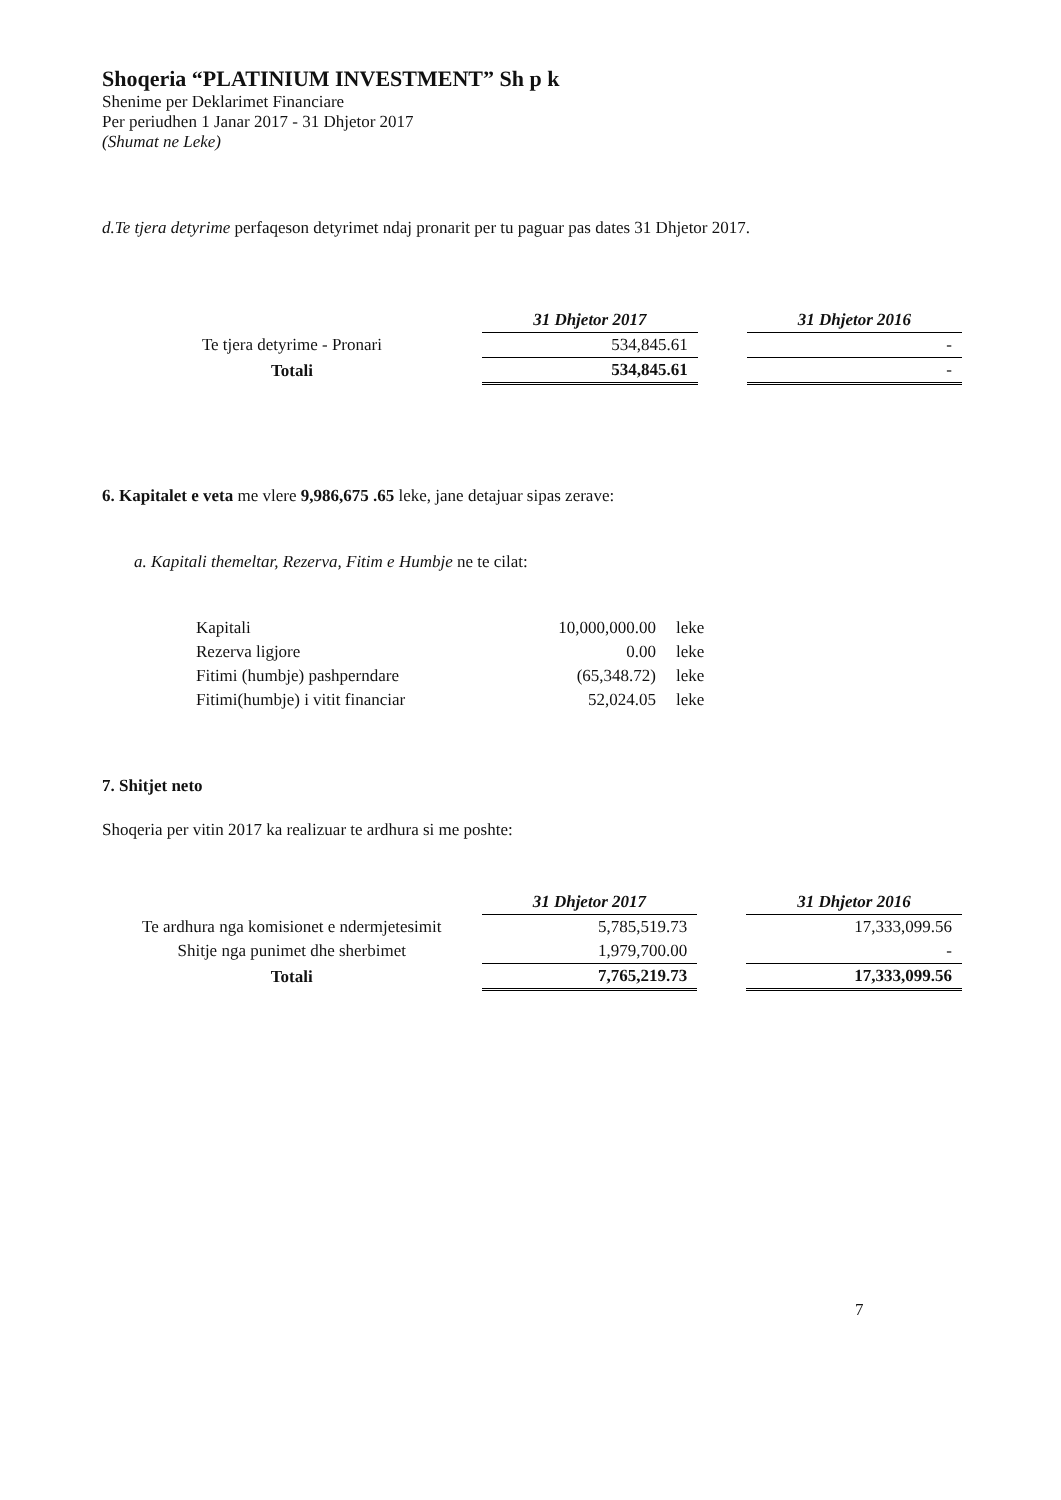Shoqeria “PLATINIUM INVESTMENT” Sh p k
Shenime per Deklarimet Financiare
Per periudhen 1 Janar 2017 - 31 Dhjetor 2017
(Shumat ne Leke)
d.Te tjera detyrime perfaqeson detyrimet ndaj pronarit per tu paguar pas dates 31 Dhjetor 2017.
| | 31 Dhjetor 2017 | | 31 Dhjetor 2016 |
| --- | --- | --- | --- |
| Te tjera detyrime - Pronari | 534,845.61 | | - |
| Totali | 534,845.61 | | - |
6. Kapitalet e veta me vlere 9,986,675 .65 leke, jane detajuar sipas zerave:
a. Kapitali themeltar, Rezerva, Fitim e Humbje ne te cilat:
| Kapitali | 10,000,000.00 | leke |
| Rezerva ligjore | 0.00 | leke |
| Fitimi (humbje) pashperndare | (65,348.72) | leke |
| Fitimi(humbje) i vitit financiar | 52,024.05 | leke |
7. Shitjet neto
Shoqeria per vitin 2017 ka realizuar te ardhura si me poshte:
| | 31 Dhjetor 2017 | | 31 Dhjetor 2016 |
| --- | --- | --- | --- |
| Te ardhura nga komisionet e ndermjetesimit | 5,785,519.73 | | 17,333,099.56 |
| Shitje nga punimet dhe sherbimet | 1,979,700.00 | | - |
| Totali | 7,765,219.73 | | 17,333,099.56 |
7